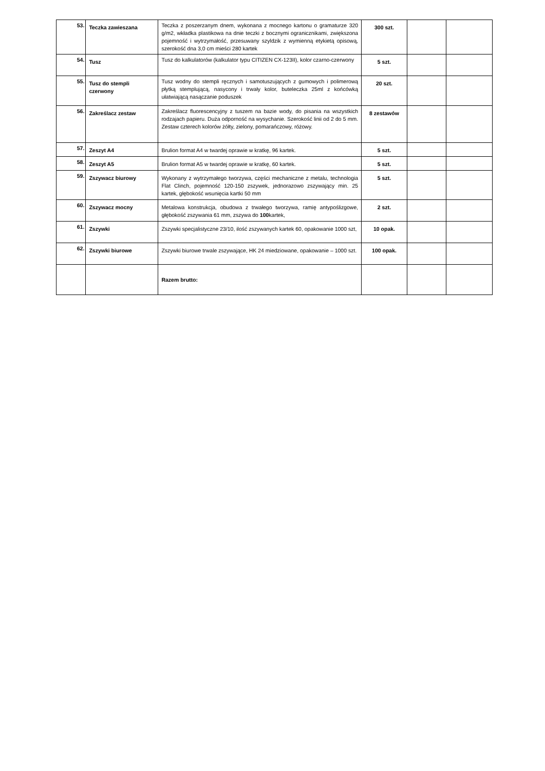| 53. | Teczka zawieszana | Teczka z poszerzanym dnem, wykonana z mocnego kartonu o gramaturze 320 g/m2, wkładka plastikowa na dnie teczki z bocznymi ogranicznikami, zwiększona pojemność i wytrzymałość, przesuwany szyldzik z wymienną etykietą opisową, szerokość dna 3,0 cm mieści 280 kartek | 300 szt. | | |
| 54. | Tusz | Tusz do kalkulatorów (kalkulator typu CITIZEN CX-123II), kolor czarno-czerwony | 5 szt. | | |
| 55. | Tusz do stempli czerwony | Tusz wodny do stempli ręcznych i samotuszujących z gumowych i polimerową płytką stemplującą, nasycony i trwały kolor, buteleczka 25ml z końcówką ułatwiającą nasączanie poduszek | 20 szt. | | |
| 56. | Zakreślacz zestaw | Zakreślacz fluorescencyjny z tuszem na bazie wody, do pisania na wszystkich rodzajach papieru. Duża odporność na wysychanie. Szerokość linii od 2 do 5 mm. Zestaw czterech kolorów żółty, zielony, pomarańczowy, różowy. | 8 zestawów | | |
| 57. | Zeszyt A4 | Brulion format A4 w twardej oprawie w kratkę, 96 kartek. | 5 szt. | | |
| 58. | Zeszyt A5 | Brulion format A5 w twardej oprawie w kratkę, 60 kartek. | 5 szt. | | |
| 59. | Zszywacz biurowy | Wykonany z wytrzymałego tworzywa, części mechaniczne z metalu, technologia Flat Clinch, pojemność 120-150 zszywek, jednorazowo zszywający min. 25 kartek, głębokość wsunięcia kartki 50 mm | 5 szt. | | |
| 60. | Zszywacz mocny | Metalowa konstrukcja, obudowa z trwałego tworzywa, ramię antypoślizgowe, głębokość zszywania 61 mm, zszywa do 100 kartek, | 2 szt. | | |
| 61. | Zszywki | Zszywki specjalistyczne 23/10, ilość zszywanych kartek 60, opakowanie 1000 szt, | 10 opak. | | |
| 62. | Zszywki biurowe | Zszywki biurowe trwale zszywające, HK 24 miedziowane, opakowanie – 1000 szt. | 100 opak. | | |
| | | Razem brutto: | | | |